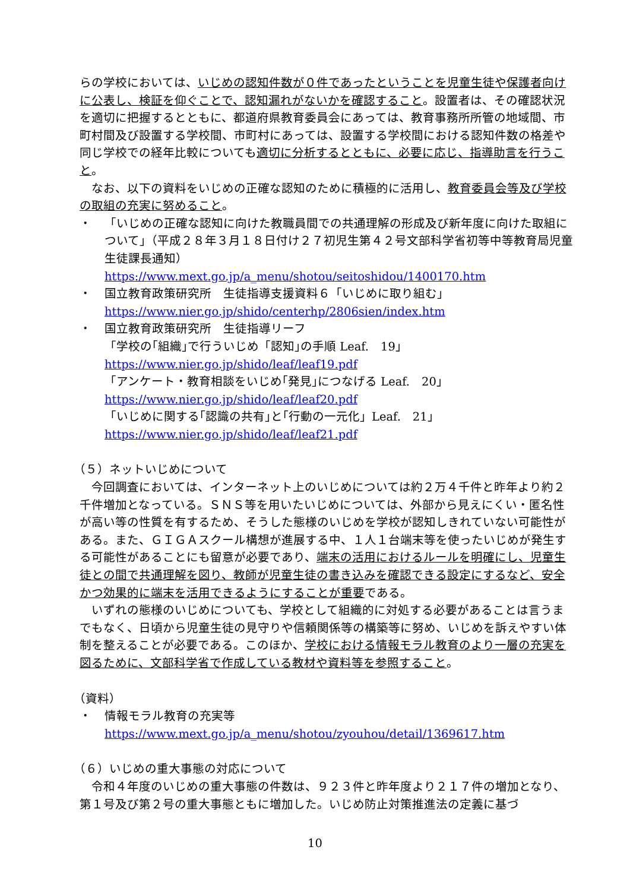らの学校においては、いじめの認知件数が０件であったということを児童生徒や保護者向けに公表し、検証を仰ぐことで、認知漏れがないかを確認すること。設置者は、その確認状況を適切に把握するとともに、都道府県教育委員会にあっては、教育事務所所管の地域間、市町村間及び設置する学校間、市町村にあっては、設置する学校間における認知件数の格差や同じ学校での経年比較についても適切に分析するとともに、必要に応じ、指導助言を行うこと。
なお、以下の資料をいじめの正確な認知のために積極的に活用し、教育委員会等及び学校の取組の充実に努めること。
・ 「いじめの正確な認知に向けた教職員間での共通理解の形成及び新年度に向けた取組について」（平成２８年３月１８日付け２７初児生第４２号文部科学省初等中等教育局児童生徒課長通知）
https://www.mext.go.jp/a_menu/shotou/seitoshidou/1400170.htm
・ 国立教育政策研究所　生徒指導支援資料６「いじめに取り組む」
https://www.nier.go.jp/shido/centerhp/2806sien/index.htm
・ 国立教育政策研究所　生徒指導リーフ
「学校の｢組織｣で行ういじめ「認知｣の手順 Leaf.　19」
https://www.nier.go.jp/shido/leaf/leaf19.pdf
「アンケート・教育相談をいじめ｢発見｣につなげる Leaf.　20」
https://www.nier.go.jp/shido/leaf/leaf20.pdf
「いじめに関する｢認識の共有｣と｢行動の一元化」Leaf.　21」
https://www.nier.go.jp/shido/leaf/leaf21.pdf
（５）ネットいじめについて
今回調査においては、インターネット上のいじめについては約２万４千件と昨年より約２千件増加となっている。ＳＮＳ等を用いたいじめについては、外部から見えにくい・匿名性が高い等の性質を有するため、そうした態様のいじめを学校が認知しきれていない可能性がある。また、ＧＩＧＡスクール構想が進展する中、１人１台端末等を使ったいじめが発生する可能性があることにも留意が必要であり、端末の活用におけるルールを明確にし、児童生徒との間で共通理解を図り、教師が児童生徒の書き込みを確認できる設定にするなど、安全かつ効果的に端末を活用できるようにすることが重要である。
いずれの態様のいじめについても、学校として組織的に対処する必要があることは言うまでもなく、日頃から児童生徒の見守りや信頼関係等の構築等に努め、いじめを訴えやすい体制を整えることが必要である。このほか、学校における情報モラル教育のより一層の充実を図るために、文部科学省で作成している教材や資料等を参照すること。
（資料）
・ 情報モラル教育の充実等
https://www.mext.go.jp/a_menu/shotou/zyouhou/detail/1369617.htm
（６）いじめの重大事態の対応について
令和４年度のいじめの重大事態の件数は、９２３件と昨年度より２１７件の増加となり、第１号及び第２号の重大事態ともに増加した。いじめ防止対策推進法の定義に基づ
10